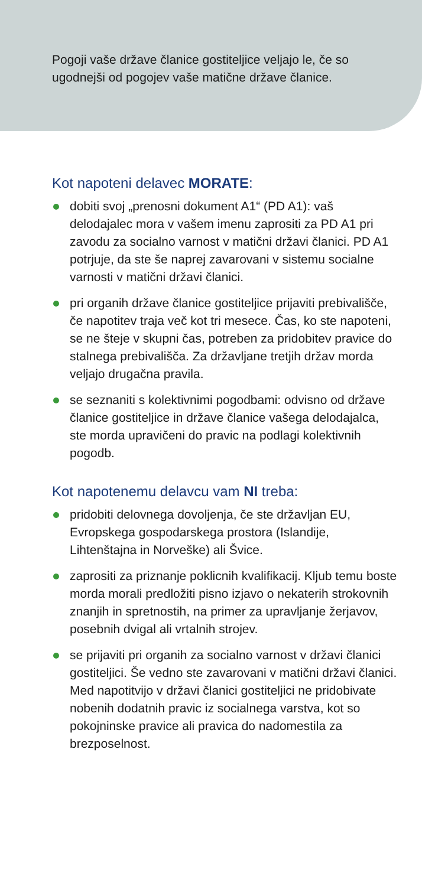Pogoji vaše države članice gostiteljice veljajo le, če so ugodnejši od pogojev vaše matične države članice.
Kot napoteni delavec MORATE:
dobiti svoj „prenosni dokument A1“ (PD A1): vaš delodajalec mora v vašem imenu zaprositi za PD A1 pri zavodu za socialno varnost v matični državi članici. PD A1 potrjuje, da ste še naprej zavarovani v sistemu socialne varnosti v matični državi članici.
pri organih države članice gostiteljice prijaviti prebivališče, če napotitev traja več kot tri mesece. Čas, ko ste napoteni, se ne šteje v skupni čas, potreben za pridobitev pravice do stalnega prebivališča. Za državljane tretjih držav morda veljajo drugačna pravila.
se seznaniti s kolektivnimi pogodbami: odvisno od države članice gostiteljice in države članice vašega delodajalca, ste morda upravičeni do pravic na podlagi kolektivnih pogodb.
Kot napotenemu delavcu vam NI treba:
pridobiti delovnega dovoljenja, če ste državljan EU, Evropskega gospodarskega prostora (Islandije, Lihtenštajna in Norveške) ali Švice.
zaprositi za priznanje poklicnih kvalifikacij. Kljub temu boste morda morali predložiti pisno izjavo o nekaterih strokovnih znanjih in spretnostih, na primer za upravljanje žerjavov, posebnih dvigal ali vrtalnih strojev.
se prijaviti pri organih za socialno varnost v državi članici gostiteljici. Še vedno ste zavarovani v matični državi članici. Med napotitvijo v državi članici gostiteljici ne pridobivate nobenih dodatnih pravic iz socialnega varstva, kot so pokojninske pravice ali pravica do nadomestila za brezposelnost.